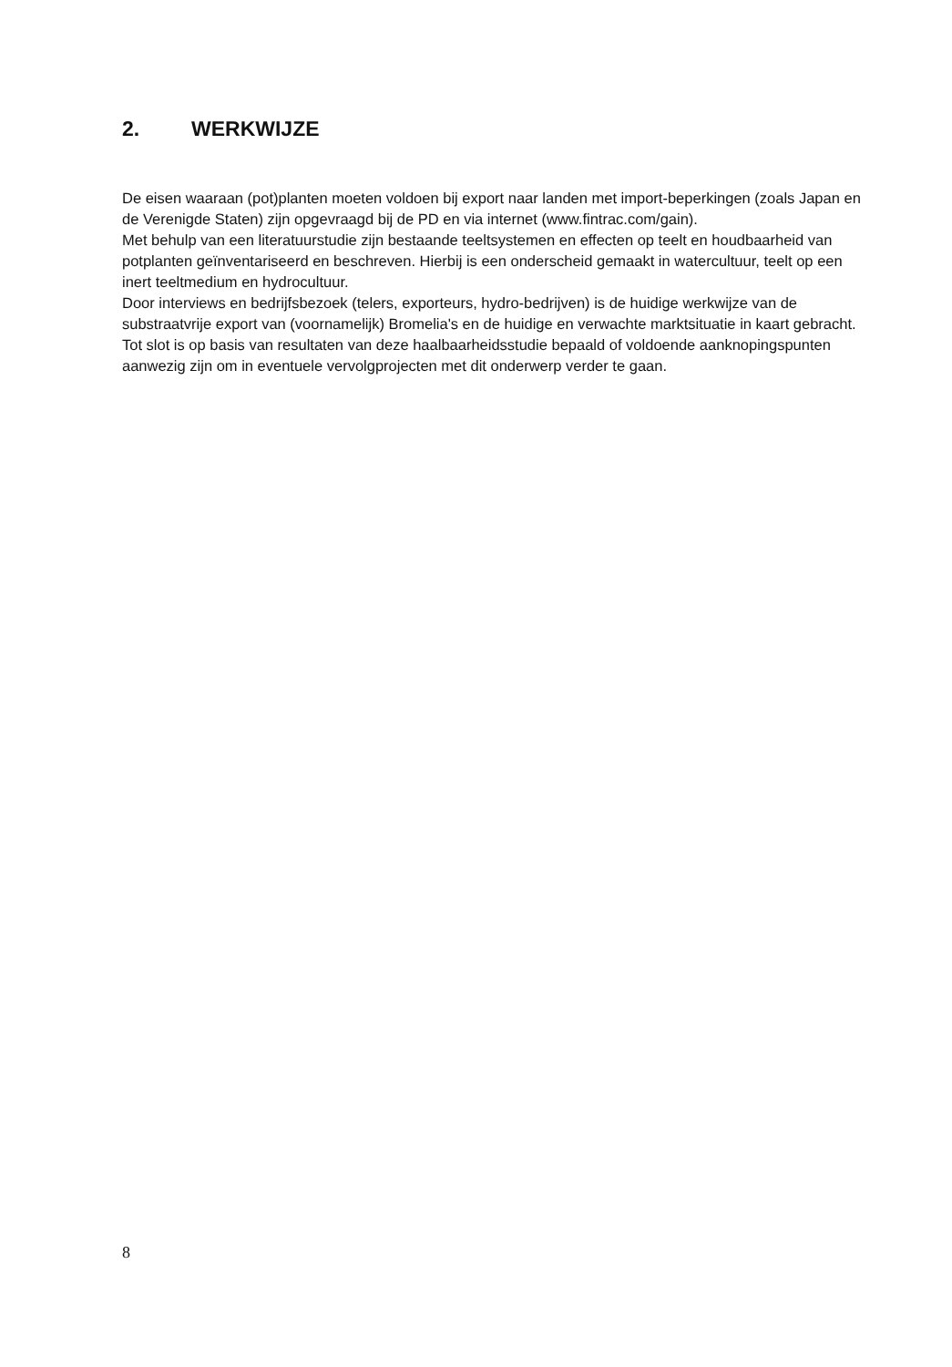2. WERKWIJZE
De eisen waaraan (pot)planten moeten voldoen bij export naar landen met import-beperkingen (zoals Japan en de Verenigde Staten) zijn opgevraagd bij de PD en via internet (www.fintrac.com/gain).
Met behulp van een literatuurstudie zijn bestaande teeltsystemen en effecten op teelt en houdbaarheid van potplanten geïnventariseerd en beschreven. Hierbij is een onderscheid gemaakt in watercultuur, teelt op een inert teeltmedium en hydrocultuur.
Door interviews en bedrijfsbezoek (telers, exporteurs, hydro-bedrijven) is de huidige werkwijze van de substraatvrije export van (voornamelijk) Bromelia's en de huidige en verwachte marktsituatie in kaart gebracht.
Tot slot is op basis van resultaten van deze haalbaarheidsstudie bepaald of voldoende aanknopingspunten aanwezig zijn om in eventuele vervolgprojecten met dit onderwerp verder te gaan.
8